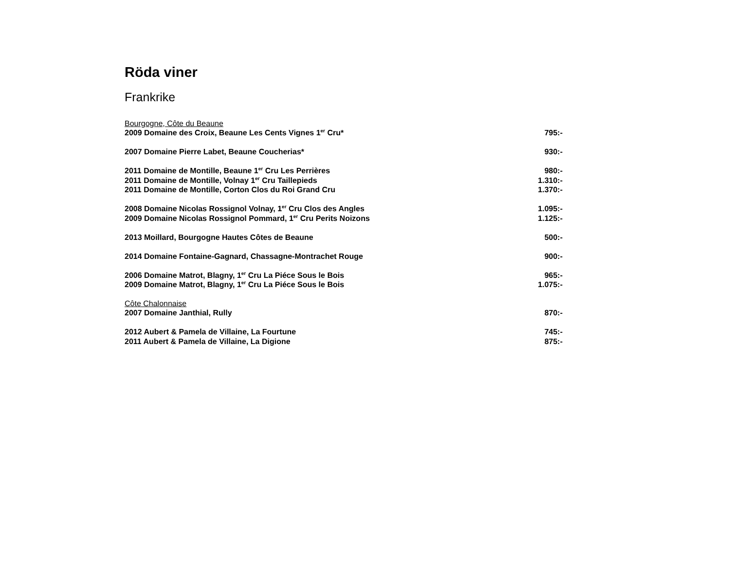Röda viner
Frankrike
Bourgogne, Côte du Beaune
2009 Domaine des Croix, Beaune Les Cents Vignes 1<sup>er</sup> Cru* 795:-
2007 Domaine Pierre Labet, Beaune Coucherias* 930:-
2011 Domaine de Montille, Beaune 1<sup>er</sup> Cru Les Perrières 980:-
2011 Domaine de Montille, Volnay 1<sup>er</sup> Cru Taillepieds 1.310:-
2011 Domaine de Montille, Corton Clos du Roi Grand Cru 1.370:-
2008 Domaine Nicolas Rossignol Volnay, 1<sup>er</sup> Cru Clos des Angles 1.095:-
2009 Domaine Nicolas Rossignol Pommard, 1<sup>er</sup> Cru Perits Noizons 1.125:-
2013 Moillard, Bourgogne Hautes Côtes de Beaune 500:-
2014 Domaine Fontaine-Gagnard, Chassagne-Montrachet Rouge 900:-
2006 Domaine Matrot, Blagny, 1<sup>er</sup> Cru La Piéce Sous le Bois 965:-
2009 Domaine Matrot, Blagny, 1<sup>er</sup> Cru La Piéce Sous le Bois 1.075:-
Côte Chalonnaise
2007 Domaine Janthial, Rully 870:-
2012 Aubert & Pamela de Villaine, La Fourtune 745:-
2011 Aubert & Pamela de Villaine, La Digione 875:-